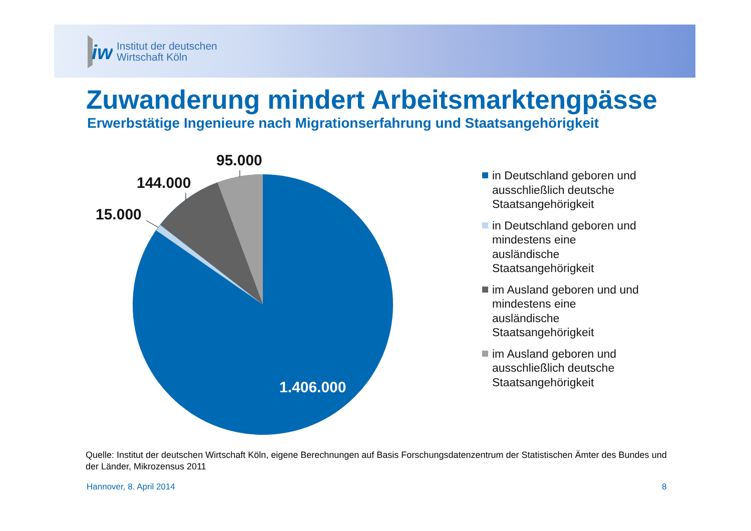iw
Institut der deutschen
Wirtschaft Köln
Zuwanderung mindert Arbeitsmarktengpässe
Erwerbstätige Ingenieure nach Migrationserfahrung und Staatsangehörigkeit
95.000
144.000
15.000
1.406.000
in Deutschland geboren und ausschließlich deutsche Staatsangehörigkeit
in Deutschland geboren und mindestens eine ausländische Staatsangehörigkeit
im Ausland geboren und und mindestens eine ausländische Staatsangehörigkeit
im Ausland geboren und ausschließlich deutsche Staatsangehörigkeit
Quelle: Institut der deutschen Wirtschaft Köln, eigene Berechnungen auf Basis Forschungsdatenzentrum der Statistischen Ämter des Bundes und der Länder, Mikrozensus 2011
Hannover, 8. April 2014 8